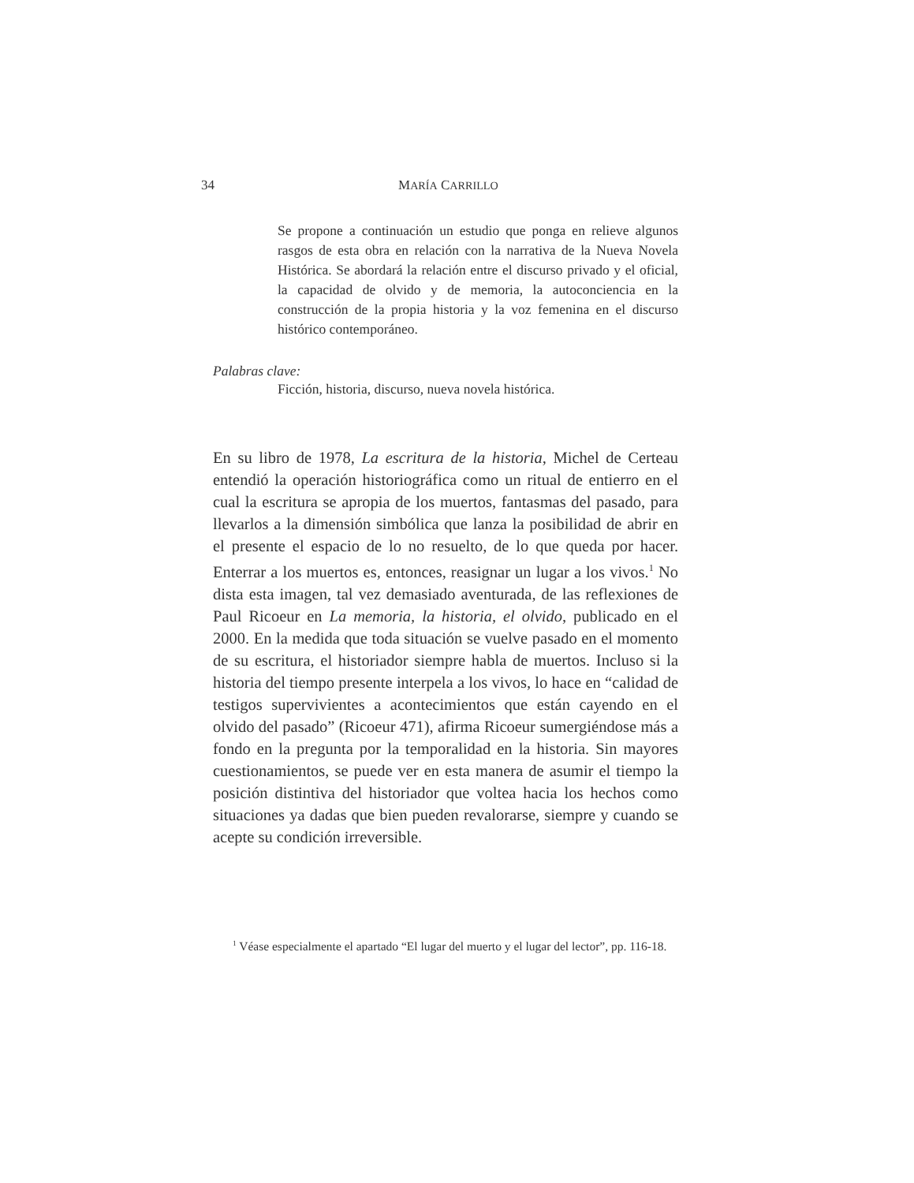34 MARÍA CARRILLO
Se propone a continuación un estudio que ponga en relieve algunos rasgos de esta obra en relación con la narrativa de la Nueva Novela Histórica. Se abordará la relación entre el discurso privado y el oficial, la capacidad de olvido y de memoria, la autoconciencia en la construcción de la propia historia y la voz femenina en el discurso histórico contemporáneo.
Palabras clave:
Ficción, historia, discurso, nueva novela histórica.
En su libro de 1978, La escritura de la historia, Michel de Certeau entendió la operación historiográfica como un ritual de entierro en el cual la escritura se apropia de los muertos, fantasmas del pasado, para llevarlos a la dimensión simbólica que lanza la posibilidad de abrir en el presente el espacio de lo no resuelto, de lo que queda por hacer. Enterrar a los muertos es, entonces, reasignar un lugar a los vivos.<sup>1</sup> No dista esta imagen, tal vez demasiado aventurada, de las reflexiones de Paul Ricoeur en La memoria, la historia, el olvido, publicado en el 2000. En la medida que toda situación se vuelve pasado en el momento de su escritura, el historiador siempre habla de muertos. Incluso si la historia del tiempo presente interpela a los vivos, lo hace en “calidad de testigos supervivientes a acontecimientos que están cayendo en el olvido del pasado” (Ricoeur 471), afirma Ricoeur sumergiéndose más a fondo en la pregunta por la temporalidad en la historia. Sin mayores cuestionamientos, se puede ver en esta manera de asumir el tiempo la posición distintiva del historiador que voltea hacia los hechos como situaciones ya dadas que bien pueden revalorarse, siempre y cuando se acepte su condición irreversible.
<sup>1</sup> Véase especialmente el apartado “El lugar del muerto y el lugar del lector”, pp. 116-18.